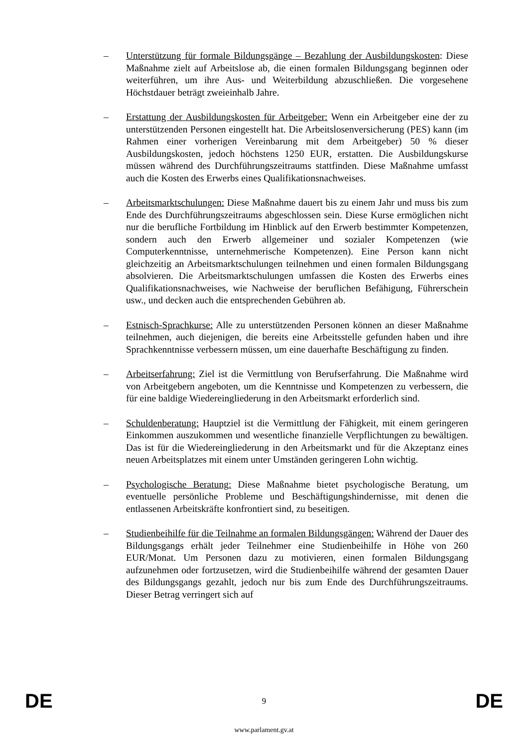– Unterstützung für formale Bildungsgänge – Bezahlung der Ausbildungskosten: Diese Maßnahme zielt auf Arbeitslose ab, die einen formalen Bildungsgang beginnen oder weiterführen, um ihre Aus- und Weiterbildung abzuschließen. Die vorgesehene Höchstdauer beträgt zweieinhalb Jahre.
– Erstattung der Ausbildungskosten für Arbeitgeber: Wenn ein Arbeitgeber eine der zu unterstützenden Personen eingestellt hat. Die Arbeitslosenversicherung (PES) kann (im Rahmen einer vorherigen Vereinbarung mit dem Arbeitgeber) 50 % dieser Ausbildungskosten, jedoch höchstens 1250 EUR, erstatten. Die Ausbildungskurse müssen während des Durchführungszeitraums stattfinden. Diese Maßnahme umfasst auch die Kosten des Erwerbs eines Qualifikationsnachweises.
– Arbeitsmarktschulungen: Diese Maßnahme dauert bis zu einem Jahr und muss bis zum Ende des Durchführungszeitraums abgeschlossen sein. Diese Kurse ermöglichen nicht nur die berufliche Fortbildung im Hinblick auf den Erwerb bestimmter Kompetenzen, sondern auch den Erwerb allgemeiner und sozialer Kompetenzen (wie Computerkenntnisse, unternehmerische Kompetenzen). Eine Person kann nicht gleichzeitig an Arbeitsmarktschulungen teilnehmen und einen formalen Bildungsgang absolvieren. Die Arbeitsmarktschulungen umfassen die Kosten des Erwerbs eines Qualifikationsnachweises, wie Nachweise der beruflichen Befähigung, Führerschein usw., und decken auch die entsprechenden Gebühren ab.
– Estnisch-Sprachkurse: Alle zu unterstützenden Personen können an dieser Maßnahme teilnehmen, auch diejenigen, die bereits eine Arbeitsstelle gefunden haben und ihre Sprachkenntnisse verbessern müssen, um eine dauerhafte Beschäftigung zu finden.
– Arbeitserfahrung: Ziel ist die Vermittlung von Berufserfahrung. Die Maßnahme wird von Arbeitgebern angeboten, um die Kenntnisse und Kompetenzen zu verbessern, die für eine baldige Wiedereingliederung in den Arbeitsmarkt erforderlich sind.
– Schuldenberatung: Hauptziel ist die Vermittlung der Fähigkeit, mit einem geringeren Einkommen auszukommen und wesentliche finanzielle Verpflichtungen zu bewältigen. Das ist für die Wiedereingliederung in den Arbeitsmarkt und für die Akzeptanz eines neuen Arbeitsplatzes mit einem unter Umständen geringeren Lohn wichtig.
– Psychologische Beratung: Diese Maßnahme bietet psychologische Beratung, um eventuelle persönliche Probleme und Beschäftigungshindernisse, mit denen die entlassenen Arbeitskräfte konfrontiert sind, zu beseitigen.
– Studienbeihilfe für die Teilnahme an formalen Bildungsgängen: Während der Dauer des Bildungsgangs erhält jeder Teilnehmer eine Studienbeihilfe in Höhe von 260 EUR/Monat. Um Personen dazu zu motivieren, einen formalen Bildungsgang aufzunehmen oder fortzusetzen, wird die Studienbeihilfe während der gesamten Dauer des Bildungsgangs gezahlt, jedoch nur bis zum Ende des Durchführungszeitraums. Dieser Betrag verringert sich auf
DE 9 DE
www.parlament.gv.at